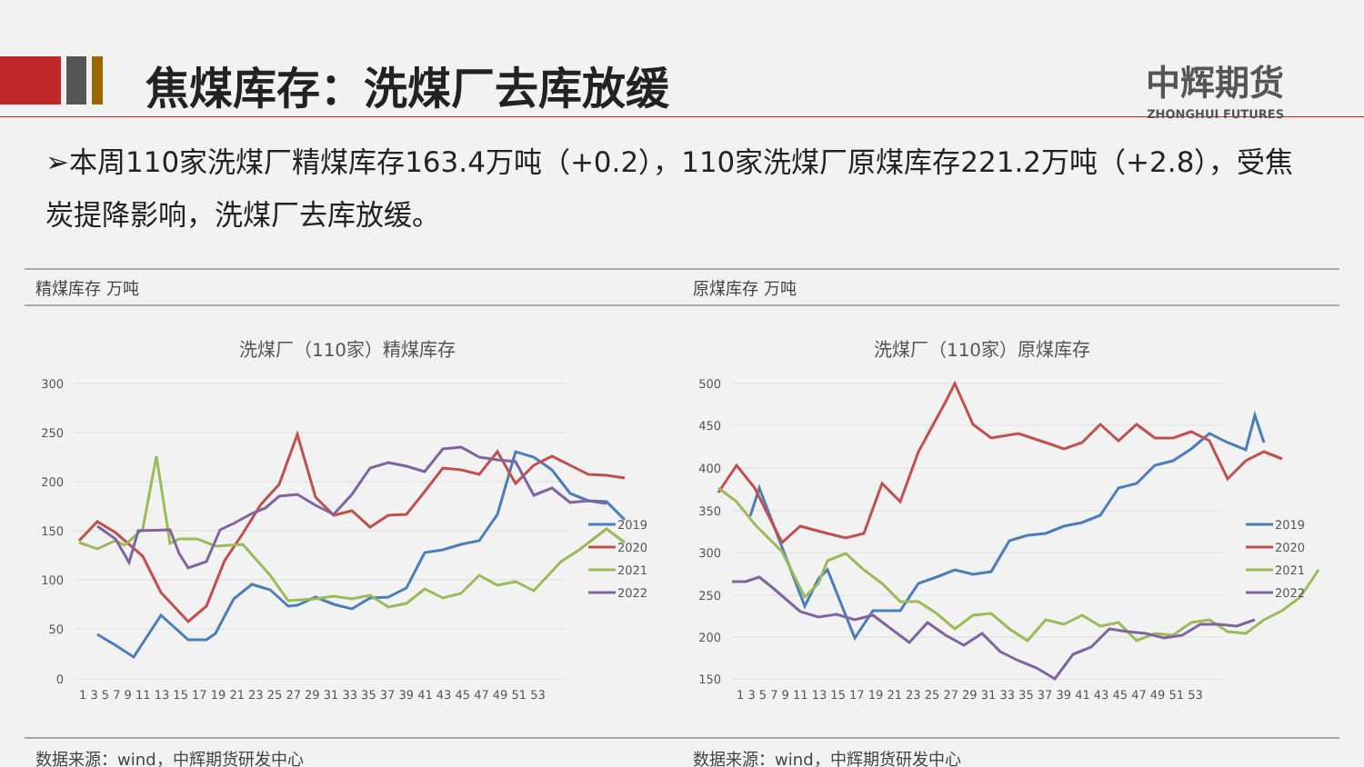焦煤库存：洗煤厂去库放缓 中辉期货
ZHONGHUI FUTURES
➢本周110家洗煤厂精煤库存163.4万吨（+0.2），110家洗煤厂原煤库存221.2万吨（+2.8），受焦炭提降影响，洗煤厂去库放缓。
精煤库存 万吨
洗煤厂（110家）精煤库存
300
250
200
150
100
50
0
1 3 5 7 9 11 13 15 17 19 21 23 25 27 29 31 33 35 37 39 41 43 45 47 49 51 53
2019
2020
2021
2022
数据来源：wind，中辉期货研发中心
原煤库存 万吨
洗煤厂（110家）原煤库存
500
450
400
350
300
250
200
150
1 3 5 7 9 11 13 15 17 19 21 23 25 27 29 31 33 35 37 39 41 43 45 47 49 51 53
2019
2020
2021
2022
数据来源：wind，中辉期货研发中心